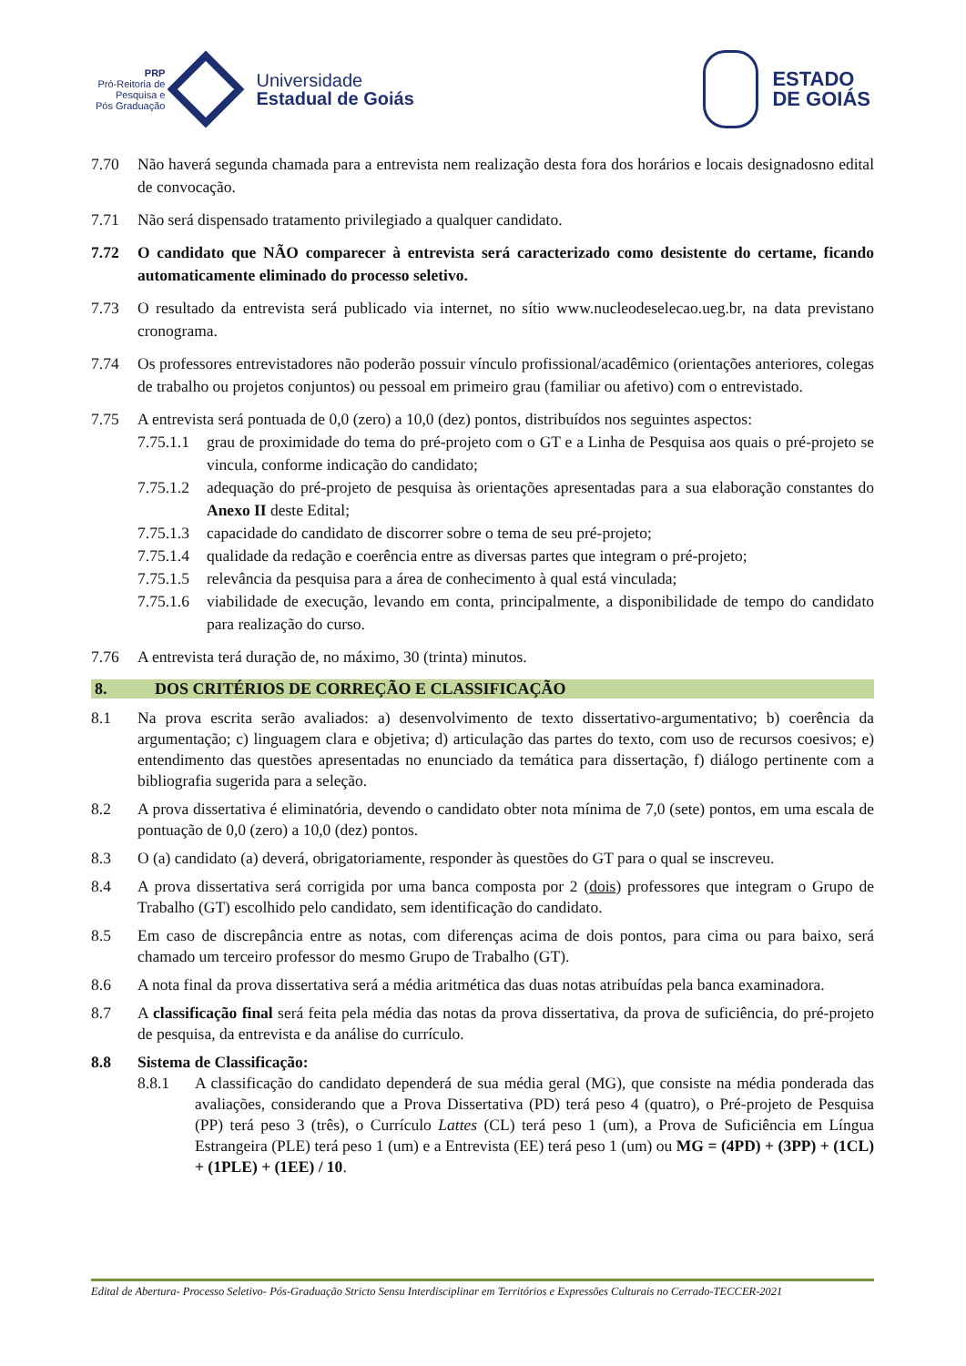PRP
Pró-Reitoria de
Pesquisa e
Pós Graduação
Universidade
Estadual de Goiás
ESTADO
DE GOIÁS
7.70 Não haverá segunda chamada para a entrevista nem realização desta fora dos horários e locais designadosno edital de convocação.
7.71 Não será dispensado tratamento privilegiado a qualquer candidato.
7.72 O candidato que NÃO comparecer à entrevista será caracterizado como desistente do certame, ficando automaticamente eliminado do processo seletivo.
7.73 O resultado da entrevista será publicado via internet, no sítio www.nucleodeselecao.ueg.br, na data previstano cronograma.
7.74 Os professores entrevistadores não poderão possuir vínculo profissional/acadêmico (orientações anteriores, colegas de trabalho ou projetos conjuntos) ou pessoal em primeiro grau (familiar ou afetivo) com o entrevistado.
7.75 A entrevista será pontuada de 0,0 (zero) a 10,0 (dez) pontos, distribuídos nos seguintes aspectos:
7.75.1.1
grau de proximidade do tema do pré-projeto com o GT e a Linha de Pesquisa aos quais o pré-projeto se vincula, conforme indicação do candidato;
7.75.1.2
adequação do pré-projeto de pesquisa às orientações apresentadas para a sua elaboração constantes do Anexo II deste Edital;
7.75.1.3
capacidade do candidato de discorrer sobre o tema de seu pré-projeto;
7.75.1.4
qualidade da redação e coerência entre as diversas partes que integram o pré-projeto;
7.75.1.5
relevância da pesquisa para a área de conhecimento à qual está vinculada;
7.75.1.6
viabilidade de execução, levando em conta, principalmente, a disponibilidade de tempo do candidato para realização do curso.
7.76 A entrevista terá duração de, no máximo, 30 (trinta) minutos.
8. DOS CRITÉRIOS DE CORREÇÃO E CLASSIFICAÇÃO
8.1 Na prova escrita serão avaliados: a) desenvolvimento de texto dissertativo-argumentativo; b) coerência da argumentação; c) linguagem clara e objetiva; d) articulação das partes do texto, com uso de recursos coesivos; e) entendimento das questões apresentadas no enunciado da temática para dissertação, f) diálogo pertinente com a bibliografia sugerida para a seleção.
8.2 A prova dissertativa é eliminatória, devendo o candidato obter nota mínima de 7,0 (sete) pontos, em uma escala de pontuação de 0,0 (zero) a 10,0 (dez) pontos.
8.3 O (a) candidato (a) deverá, obrigatoriamente, responder às questões do GT para o qual se inscreveu.
8.4 A prova dissertativa será corrigida por uma banca composta por 2 (dois) professores que integram o Grupo de Trabalho (GT) escolhido pelo candidato, sem identificação do candidato.
8.5 Em caso de discrepância entre as notas, com diferenças acima de dois pontos, para cima ou para baixo, será chamado um terceiro professor do mesmo Grupo de Trabalho (GT).
8.6 A nota final da prova dissertativa será a média aritmética das duas notas atribuídas pela banca examinadora.
8.7 A classificação final será feita pela média das notas da prova dissertativa, da prova de suficiência, do pré-projeto de pesquisa, da entrevista e da análise do currículo.
8.8 Sistema de Classificação:
8.8.1 A classificação do candidato dependerá de sua média geral (MG), que consiste na média ponderada das avaliações, considerando que a Prova Dissertativa (PD) terá peso 4 (quatro), o Pré-projeto de Pesquisa (PP) terá peso 3 (três), o Currículo Lattes (CL) terá peso 1 (um), a Prova de Suficiência em Língua Estrangeira (PLE) terá peso 1 (um) e a Entrevista (EE) terá peso 1 (um) ou MG = (4PD) + (3PP) + (1CL) + (1PLE) + (1EE) / 10.
Edital de Abertura- Processo Seletivo- Pós-Graduação Stricto Sensu Interdisciplinar em Territórios e Expressões Culturais no Cerrado-TECCER-2021